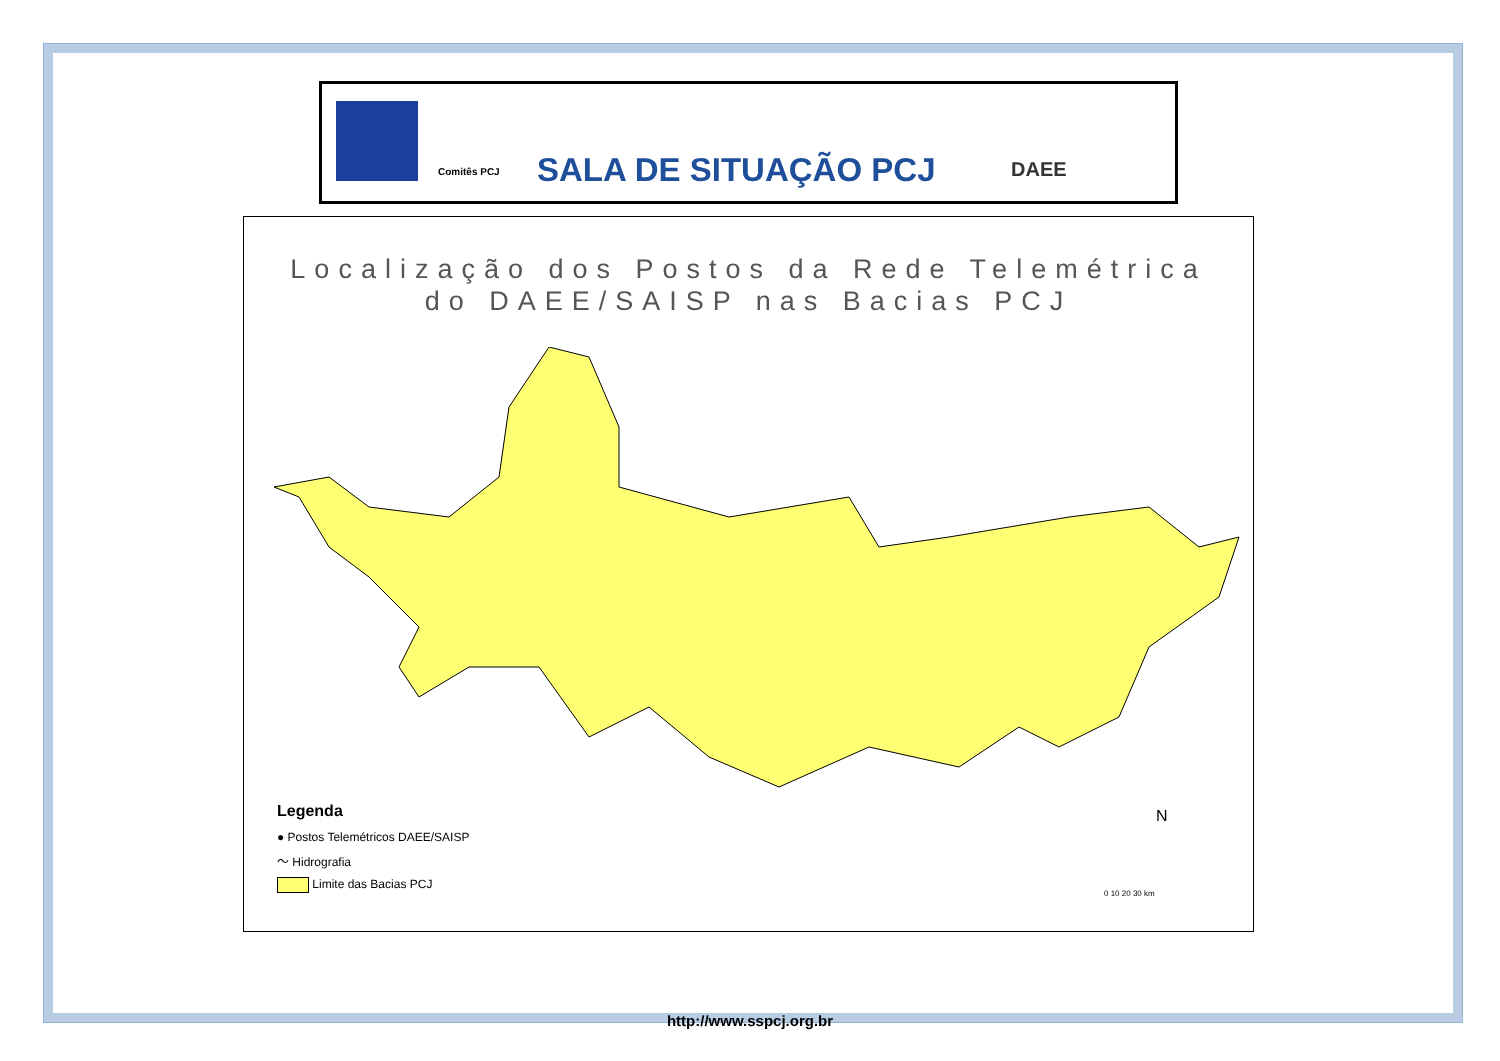SALA DE SITUAÇÃO PCJ
Comitês PCJ DAEE
Localização dos Postos da Rede Telemétrica
do DAEE/SAISP nas Bacias PCJ
Legenda
● Postos Telemétricos DAEE/SAISP
～ Hidrografia
Limite das Bacias PCJ
N
0 10 20 30 km
http://www.sspcj.org.br